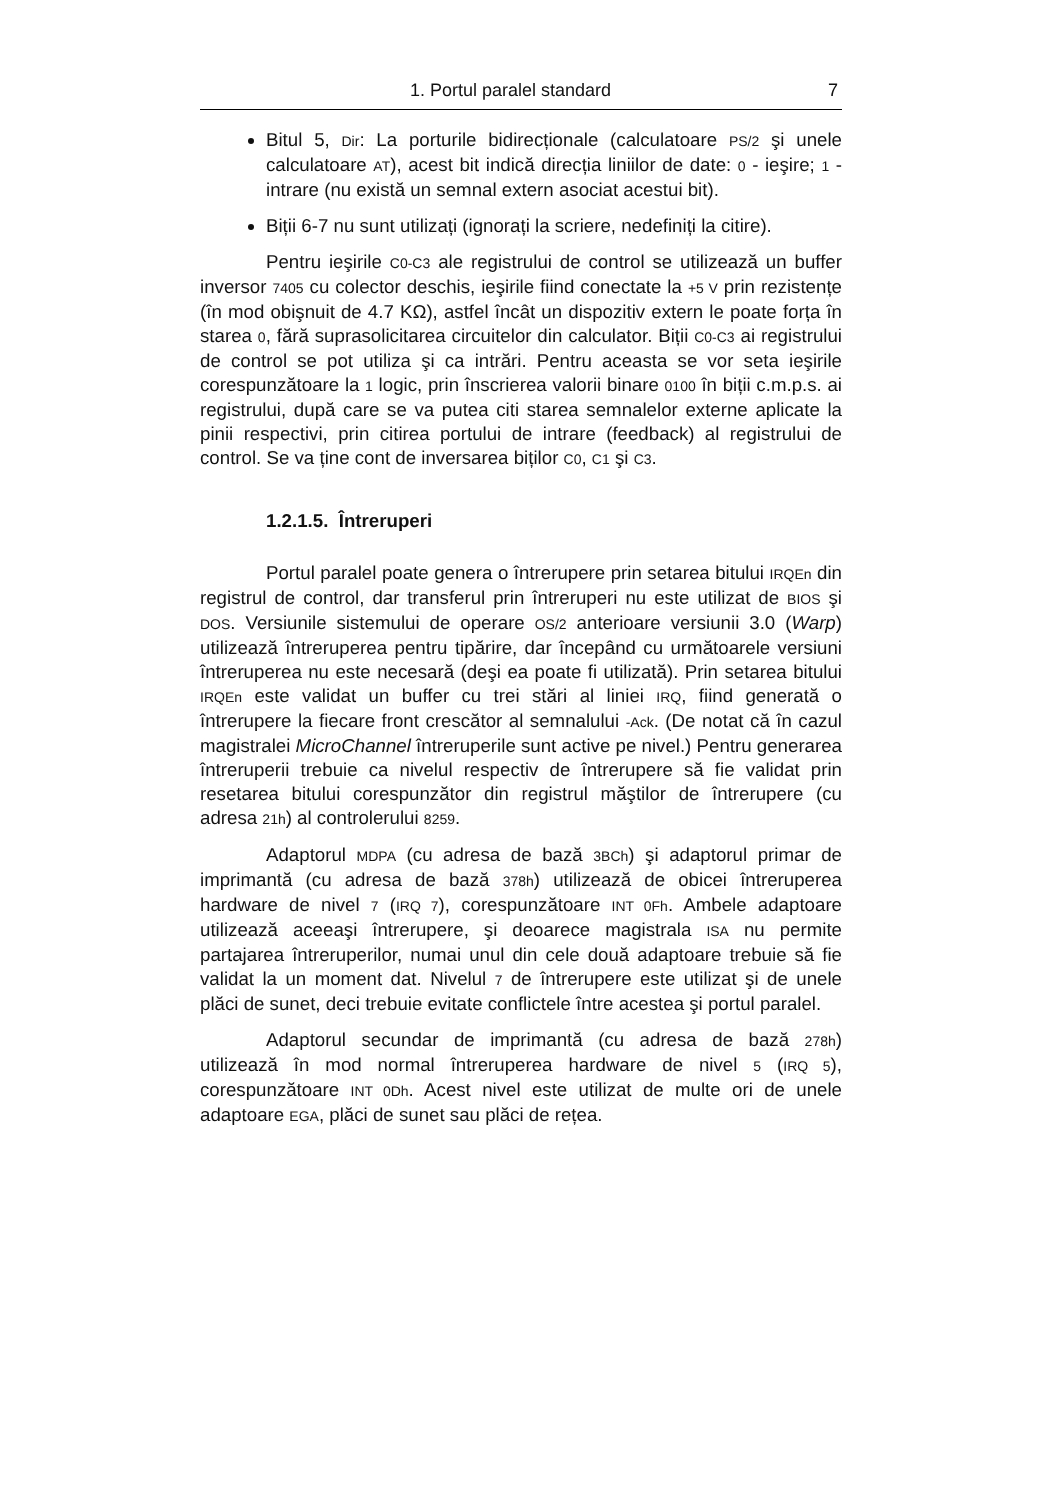1. Portul paralel standard 7
Bitul 5, Dir: La porturile bidirecționale (calculatoare PS/2 şi unele calculatoare AT), acest bit indică direcția liniilor de date: 0 - ieşire; 1 - intrare (nu există un semnal extern asociat acestui bit).
Biții 6-7 nu sunt utilizați (ignorați la scriere, nedefiniți la citire).
Pentru ieşirile C0-C3 ale registrului de control se utilizează un buffer inversor 7405 cu colector deschis, ieşirile fiind conectate la +5 V prin rezistențe (în mod obişnuit de 4.7 KΩ), astfel încât un dispozitiv extern le poate forța în starea 0, fără suprasolicitarea circuitelor din calculator. Biții C0-C3 ai registrului de control se pot utiliza şi ca intrări. Pentru aceasta se vor seta ieşirile corespunzătoare la 1 logic, prin înscrierea valorii binare 0100 în biții c.m.p.s. ai registrului, după care se va putea citi starea semnalelor externe aplicate la pinii respectivi, prin citirea portului de intrare (feedback) al registrului de control. Se va ține cont de inversarea biților C0, C1 şi C3.
1.2.1.5. Întreruperi
Portul paralel poate genera o întrerupere prin setarea bitului IRQEn din registrul de control, dar transferul prin întreruperi nu este utilizat de BIOS şi DOS. Versiunile sistemului de operare OS/2 anterioare versiunii 3.0 (Warp) utilizează întreruperea pentru tipărire, dar începând cu următoarele versiuni întreruperea nu este necesară (deşi ea poate fi utilizată). Prin setarea bitului IRQEn este validat un buffer cu trei stări al liniei IRQ, fiind generată o întrerupere la fiecare front crescător al semnalului -Ack. (De notat că în cazul magistralei MicroChannel întreruperile sunt active pe nivel.) Pentru generarea întreruperii trebuie ca nivelul respectiv de întrerupere să fie validat prin resetarea bitului corespunzător din registrul măştilor de întrerupere (cu adresa 21h) al controlerului 8259.
Adaptorul MDPA (cu adresa de bază 3BCh) şi adaptorul primar de imprimantă (cu adresa de bază 378h) utilizează de obicei întreruperea hardware de nivel 7 (IRQ 7), corespunzătoare INT 0Fh. Ambele adaptoare utilizează aceeaşi întrerupere, şi deoarece magistrala ISA nu permite partajarea întreruperilor, numai unul din cele două adaptoare trebuie să fie validat la un moment dat. Nivelul 7 de întrerupere este utilizat şi de unele plăci de sunet, deci trebuie evitate conflictele între acestea şi portul paralel.
Adaptorul secundar de imprimantă (cu adresa de bază 278h) utilizează în mod normal întreruperea hardware de nivel 5 (IRQ 5), corespunzătoare INT 0Dh. Acest nivel este utilizat de multe ori de unele adaptoare EGA, plăci de sunet sau plăci de rețea.